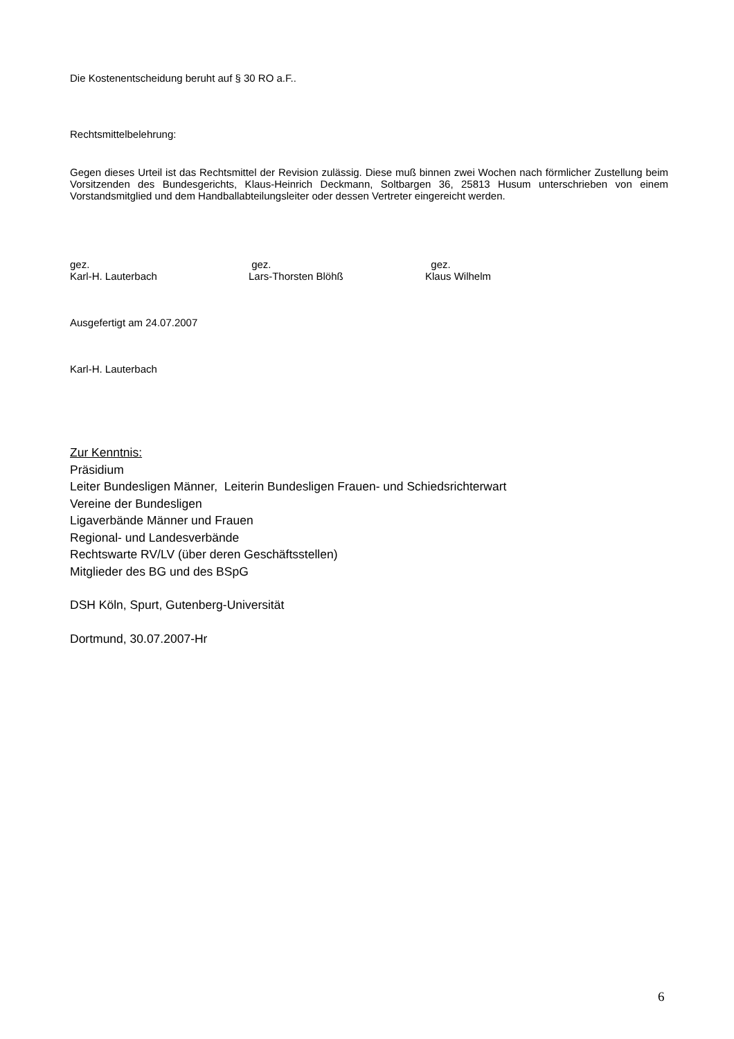Die Kostenentscheidung beruht auf § 30 RO a.F..
Rechtsmittelbelehrung:
Gegen dieses Urteil ist das Rechtsmittel der Revision zulässig. Diese muß binnen zwei Wochen nach förmlicher Zustellung beim Vorsitzenden des Bundesgerichts, Klaus-Heinrich Deckmann, Soltbargen 36, 25813 Husum unterschrieben von einem Vorstandsmitglied und dem Handballabteilungsleiter oder dessen Vertreter eingereicht werden.
gez.
Karl-H. Lauterbach
gez.
Lars-Thorsten Blöhß
gez.
Klaus Wilhelm
Ausgefertigt am 24.07.2007
Karl-H. Lauterbach
Zur Kenntnis:
Präsidium
Leiter Bundesligen Männer, Leiterin Bundesligen Frauen- und Schiedsrichterwart
Vereine der Bundesligen
Ligaverbände Männer und Frauen
Regional- und Landesverbände
Rechtswarte RV/LV (über deren Geschäftsstellen)
Mitglieder des BG und des BSpG
DSH Köln, Spurt, Gutenberg-Universität
Dortmund, 30.07.2007-Hr
6